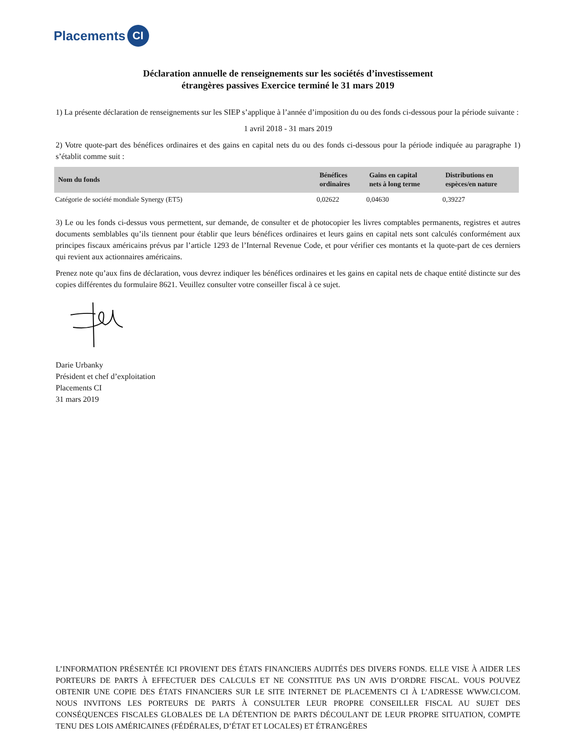Placements CI
Déclaration annuelle de renseignements sur les sociétés d’investissement
étrangères passives Exercice terminé le 31 mars 2019
1) La présente déclaration de renseignements sur les SIEP s’applique à l’année d’imposition du ou des fonds ci-dessous pour la période suivante :
1 avril 2018 - 31 mars 2019
2) Votre quote-part des bénéfices ordinaires et des gains en capital nets du ou des fonds ci-dessous pour la période indiquée au paragraphe 1) s’établit comme suit :
| Nom du fonds | Bénéfices ordinaires | Gains en capital nets à long terme | Distributions en espèces/en nature |
| --- | --- | --- | --- |
| Catégorie de société mondiale Synergy (ET5) | 0,02622 | 0,04630 | 0,39227 |
3) Le ou les fonds ci-dessus vous permettent, sur demande, de consulter et de photocopier les livres comptables permanents, registres et autres documents semblables qu’ils tiennent pour établir que leurs bénéfices ordinaires et leurs gains en capital nets sont calculés conformément aux principes fiscaux américains prévus par l’article 1293 de l’Internal Revenue Code, et pour vérifier ces montants et la quote-part de ces derniers qui revient aux actionnaires américains.
Prenez note qu’aux fins de déclaration, vous devrez indiquer les bénéfices ordinaires et les gains en capital nets de chaque entité distincte sur des copies différentes du formulaire 8621. Veuillez consulter votre conseiller fiscal à ce sujet.
Darie Urbanky
Président et chef d’exploitation
Placements CI
31 mars 2019
L’INFORMATION PRÉSENTÉE ICI PROVIENT DES ÉTATS FINANCIERS AUDITÉS DES DIVERS FONDS. ELLE VISE À AIDER LES PORTEURS DE PARTS À EFFECTUER DES CALCULS ET NE CONSTITUE PAS UN AVIS D’ORDRE FISCAL. VOUS POUVEZ OBTENIR UNE COPIE DES ÉTATS FINANCIERS SUR LE SITE INTERNET DE PLACEMENTS CI À L’ADRESSE WWW.CI.COM. NOUS INVITONS LES PORTEURS DE PARTS À CONSULTER LEUR PROPRE CONSEILLER FISCAL AU SUJET DES CONSÉQUENCES FISCALES GLOBALES DE LA DÉTENTION DE PARTS DÉCOULANT DE LEUR PROPRE SITUATION, COMPTE TENU DES LOIS AMÉRICAINES (FÉDÉRALES, D’ÉTAT ET LOCALES) ET ÉTRANGÈRES